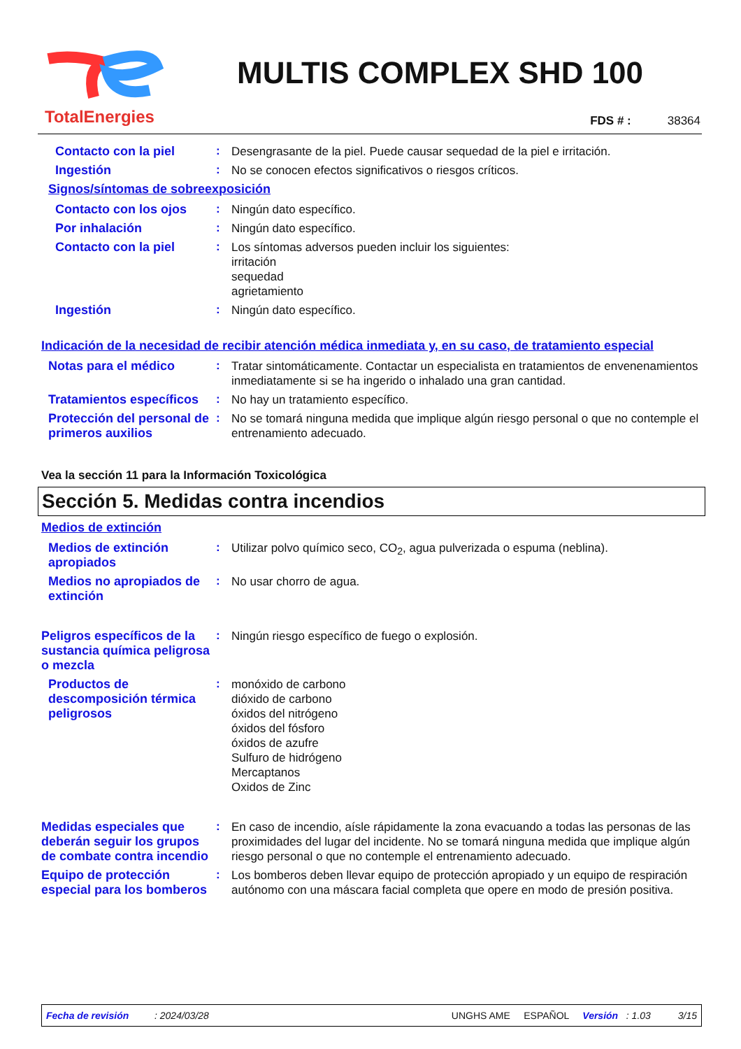TotalEnergies
MULTIS COMPLEX SHD 100
FDS # : 38364
Contacto con la piel
:
Desengrasante de la piel. Puede causar sequedad de la piel e irritación.
Ingestión
:
No se conocen efectos significativos o riesgos críticos.
Signos/síntomas de sobreexposición
Contacto con los ojos
:
Ningún dato específico.
Por inhalación
:
Ningún dato específico.
Contacto con la piel
:
Los síntomas adversos pueden incluir los siguientes:
irritación
sequedad
agrietamiento
Ingestión
:
Ningún dato específico.
Indicación de la necesidad de recibir atención médica inmediata y, en su caso, de tratamiento especial
Notas para el médico
:
Tratar sintomáticamente. Contactar un especialista en tratamientos de envenenamientos inmediatamente si se ha ingerido o inhalado una gran cantidad.
Tratamientos específicos
:
No hay un tratamiento específico.
Protección del personal de primeros auxilios
:
No se tomará ninguna medida que implique algún riesgo personal o que no contemple el entrenamiento adecuado.
Vea la sección 11 para la Información Toxicológica
Sección 5. Medidas contra incendios
Medios de extinción
Medios de extinción apropiados
:
Utilizar polvo químico seco, CO<sub>2</sub>, agua pulverizada o espuma (neblina).
Medios no apropiados de extinción
:
No usar chorro de agua.
Peligros específicos de la sustancia química peligrosa o mezcla
:
Ningún riesgo específico de fuego o explosión.
Productos de descomposición térmica peligrosos
:
monóxido de carbono
dióxido de carbono
óxidos del nitrógeno
óxidos del fósforo
óxidos de azufre
Sulfuro de hidrógeno
Mercaptanos
Oxidos de Zinc
Medidas especiales que deberán seguir los grupos de combate contra incendio
:
En caso de incendio, aísle rápidamente la zona evacuando a todas las personas de las proximidades del lugar del incidente. No se tomará ninguna medida que implique algún riesgo personal o que no contemple el entrenamiento adecuado.
Equipo de protección especial para los bomberos
:
Los bomberos deben llevar equipo de protección apropiado y un equipo de respiración autónomo con una máscara facial completa que opere en modo de presión positiva.
Fecha de revisión: 2024/03/28 UNGHS AME ESPAÑOL Versión : 1.03 3/15